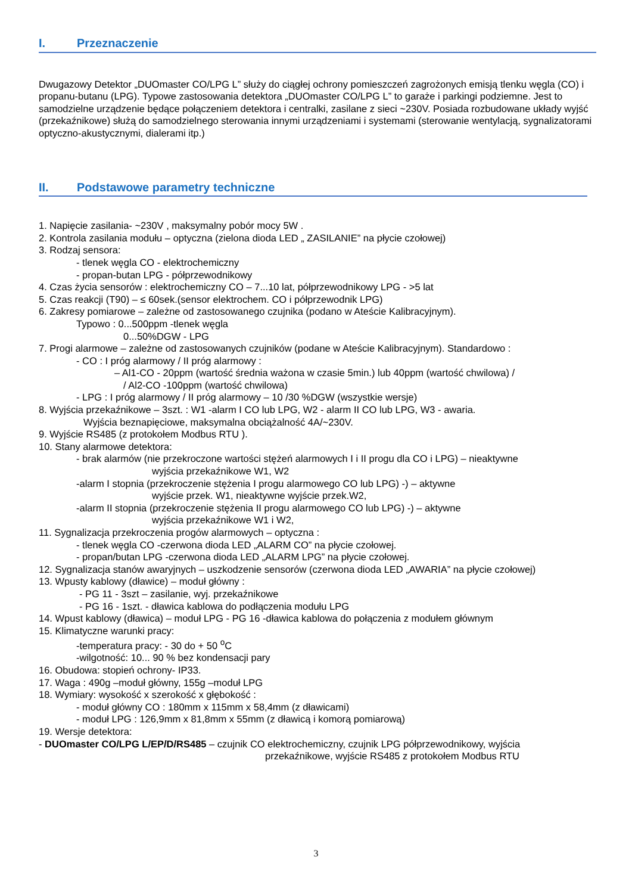I. Przeznaczenie
Dwugazowy Detektor „DUOmaster CO/LPG L” służy do ciągłej ochrony pomieszczeń zagrożonych emisją tlenku węgla (CO) i propanu-butanu (LPG). Typowe zastosowania detektora „DUOmaster CO/LPG L” to garaże i parkingi podziemne. Jest to samodzielne urządzenie będące połączeniem detektora i centralki, zasilane z sieci ~230V. Posiada rozbudowane układy wyjść (przekaźnikowe) służą do samodzielnego sterowania innymi urządzeniami i systemami (sterowanie wentylacją, sygnalizatorami optyczno-akustycznymi, dialerami itp.)
II. Podstawowe parametry techniczne
1. Napięcie zasilania- ~230V , maksymalny pobór mocy 5W .
2. Kontrola zasilania modułu – optyczna (zielona dioda LED „ ZASILANIE” na płycie czołowej)
3. Rodzaj sensora:
- tlenek węgla CO - elektrochemiczny
- propan-butan LPG - półprzewodnikowy
4. Czas życia sensorów : elektrochemiczny CO – 7...10 lat, półprzewodnikowy LPG - >5 lat
5. Czas reakcji (T90) – ≤ 60sek.(sensor elektrochem. CO i półprzewodnik LPG)
6. Zakresy pomiarowe – zależne od zastosowanego czujnika (podano w Ateście Kalibracyjnym).
Typowo : 0...500ppm -tlenek węgla
0...50%DGW - LPG
7. Progi alarmowe – zależne od zastosowanych czujników (podane w Ateście Kalibracyjnym). Standardowo :
- CO : I próg alarmowy / II próg alarmowy :
– Al1-CO - 20ppm (wartość średnia ważona w czasie 5min.) lub 40ppm (wartość chwilowa) /
/ Al2-CO -100ppm (wartość chwilowa)
- LPG : I próg alarmowy / II próg alarmowy – 10 /30 %DGW (wszystkie wersje)
8. Wyjścia przekaźnikowe – 3szt. : W1 -alarm I CO lub LPG, W2 - alarm II CO lub LPG, W3 - awaria.
Wyjścia beznapięciowe, maksymalna obciążalność 4A/~230V.
9. Wyjście RS485 (z protokołem Modbus RTU ).
10. Stany alarmowe detektora:
- brak alarmów (nie przekroczone wartości stężeń alarmowych I i II progu dla CO i LPG) – nieaktywne
wyjścia przekaźnikowe W1, W2
-alarm I stopnia (przekroczenie stężenia I progu alarmowego CO lub LPG) -) – aktywne
wyjście przek. W1, nieaktywne wyjście przek.W2,
-alarm II stopnia (przekroczenie stężenia II progu alarmowego CO lub LPG) -) – aktywne
wyjścia przekaźnikowe W1 i W2,
11. Sygnalizacja przekroczenia progów alarmowych – optyczna :
- tlenek węgla CO -czerwona dioda LED „ALARM CO” na płycie czołowej.
- propan/butan LPG -czerwona dioda LED „ALARM LPG” na płycie czołowej.
12. Sygnalizacja stanów awaryjnych – uszkodzenie sensorów (czerwona dioda LED „AWARIA” na płycie czołowej)
13. Wpusty kablowy (dławice) – moduł główny :
- PG 11 - 3szt – zasilanie, wyj. przekaźnikowe
- PG 16 - 1szt. - dławica kablowa do podłączenia modułu LPG
14. Wpust kablowy (dławica) – moduł LPG - PG 16 -dławica kablowa do połączenia z modułem głównym
15. Klimatyczne warunki pracy:
-temperatura pracy: - 30 do + 50 <sup>o</sup>C
-wilgotność: 10... 90 % bez kondensacji pary
16. Obudowa: stopień ochrony- IP33.
17. Waga : 490g –moduł główny, 155g –moduł LPG
18. Wymiary: wysokość x szerokość x głębokość :
- moduł główny CO : 180mm x 115mm x 58,4mm (z dławicami)
- moduł LPG : 126,9mm x 81,8mm x 55mm (z dławicą i komorą pomiarową)
19. Wersje detektora:
- DUOmaster CO/LPG L/EP/D/RS485 – czujnik CO elektrochemiczny, czujnik LPG półprzewodnikowy, wyjścia
przekaźnikowe, wyjście RS485 z protokołem Modbus RTU
3